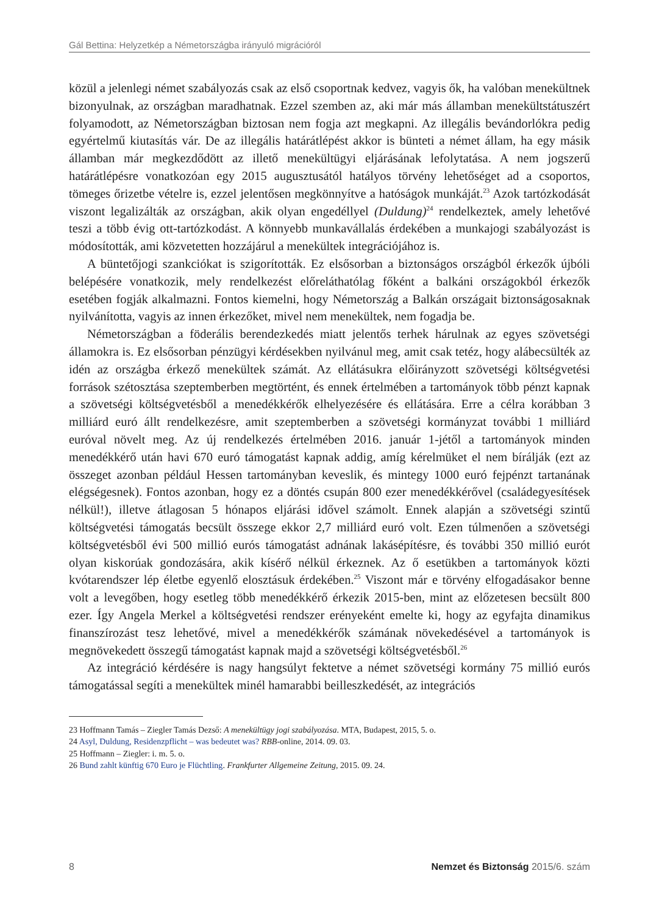Gál Bettina: Helyzetkép a Németországba irányuló migrációról
közül a jelenlegi német szabályozás csak az első csoportnak kedvez, vagyis ők, ha valóban menekültnek bizonyulnak, az országban maradhatnak. Ezzel szemben az, aki már más államban menekültstátuszért folyamodott, az Németországban biztosan nem fogja azt megkapni. Az illegális bevándorlókra pedig egyértelmű kiutasítás vár. De az illegális határátlépést akkor is bünteti a német állam, ha egy másik államban már megkezdődött az illető menekültügyi eljárásának lefolytatása. A nem jogszerű határátlépésre vonatkozóan egy 2015 augusztusától hatályos törvény lehetőséget ad a csoportos, tömeges őrizetbe vételre is, ezzel jelentősen megkönnyítve a hatóságok munkáját.<sup>23</sup> Azok tartózkodását viszont legalizálták az országban, akik olyan engedéllyel (Duldung)<sup>24</sup> rendelkeztek, amely lehetővé teszi a több évig ott-tartózkodást. A könnyebb munkavállalás érdekében a munkajogi szabályozást is módosították, ami közvetetten hozzájárul a menekültek integrációjához is.
A büntetőjogi szankciókat is szigorították. Ez elsősorban a biztonságos országból érkezők újbóli belépésére vonatkozik, mely rendelkezést előreláthatólag főként a balkáni országokból érkezők esetében fogják alkalmazni. Fontos kiemelni, hogy Németország a Balkán országait biztonságosaknak nyilvánította, vagyis az innen érkezőket, mivel nem menekültek, nem fogadja be.
Németországban a föderális berendezkedés miatt jelentős terhek hárulnak az egyes szövetségi államokra is. Ez elsősorban pénzügyi kérdésekben nyilvánul meg, amit csak tetéz, hogy alábecsülték az idén az országba érkező menekültek számát. Az ellátásukra előirányzott szövetségi költségvetési források szétosztása szeptemberben megtörtént, és ennek értelmében a tartományok több pénzt kapnak a szövetségi költségvetésből a menedékkérők elhelyezésére és ellátására. Erre a célra korábban 3 milliárd euró állt rendelkezésre, amit szeptemberben a szövetségi kormányzat további 1 milliárd euróval növelt meg. Az új rendelkezés értelmében 2016. január 1-jétől a tartományok minden menedékkérő után havi 670 euró támogatást kapnak addig, amíg kérelmüket el nem bírálják (ezt az összeget azonban például Hessen tartományban keveslik, és mintegy 1000 euró fejpénzt tartanának elégségesnek). Fontos azonban, hogy ez a döntés csupán 800 ezer menedékkérővel (családegyesítések nélkül!), illetve átlagosan 5 hónapos eljárási idővel számolt. Ennek alapján a szövetségi szintű költségvetési támogatás becsült összege ekkor 2,7 milliárd euró volt. Ezen túlmenően a szövetségi költségvetésből évi 500 millió eurós támogatást adnának lakásépítésre, és további 350 millió eurót olyan kiskorúak gondozására, akik kísérő nélkül érkeznek. Az ő esetükben a tartományok közti kvótarendszer lép életbe egyenlő elosztásuk érdekében.<sup>25</sup> Viszont már e törvény elfogadásakor benne volt a levegőben, hogy esetleg több menedékkérő érkezik 2015-ben, mint az előzetesen becsült 800 ezer. Így Angela Merkel a költségvetési rendszer erényeként emelte ki, hogy az egyfajta dinamikus finanszírozást tesz lehetővé, mivel a menedékkérők számának növekedésével a tartományok is megnövekedett összegű támogatást kapnak majd a szövetségi költségvetésből.<sup>26</sup>
Az integráció kérdésére is nagy hangsúlyt fektetve a német szövetségi kormány 75 millió eurós támogatással segíti a menekültek minél hamarabbi beilleszkedését, az integrációs
23 Hoffmann Tamás – Ziegler Tamás Dezső: A menekültügy jogi szabályozása. MTA, Budapest, 2015, 5. o.
24 Asyl, Duldung, Residenzpflicht – was bedeutet was? RBB-online, 2014. 09. 03.
25 Hoffmann – Ziegler: i. m. 5. o.
26 Bund zahlt künftig 670 Euro je Flüchtling. Frankfurter Allgemeine Zeitung, 2015. 09. 24.
8 Nemzet és Biztonság 2015/6. szám